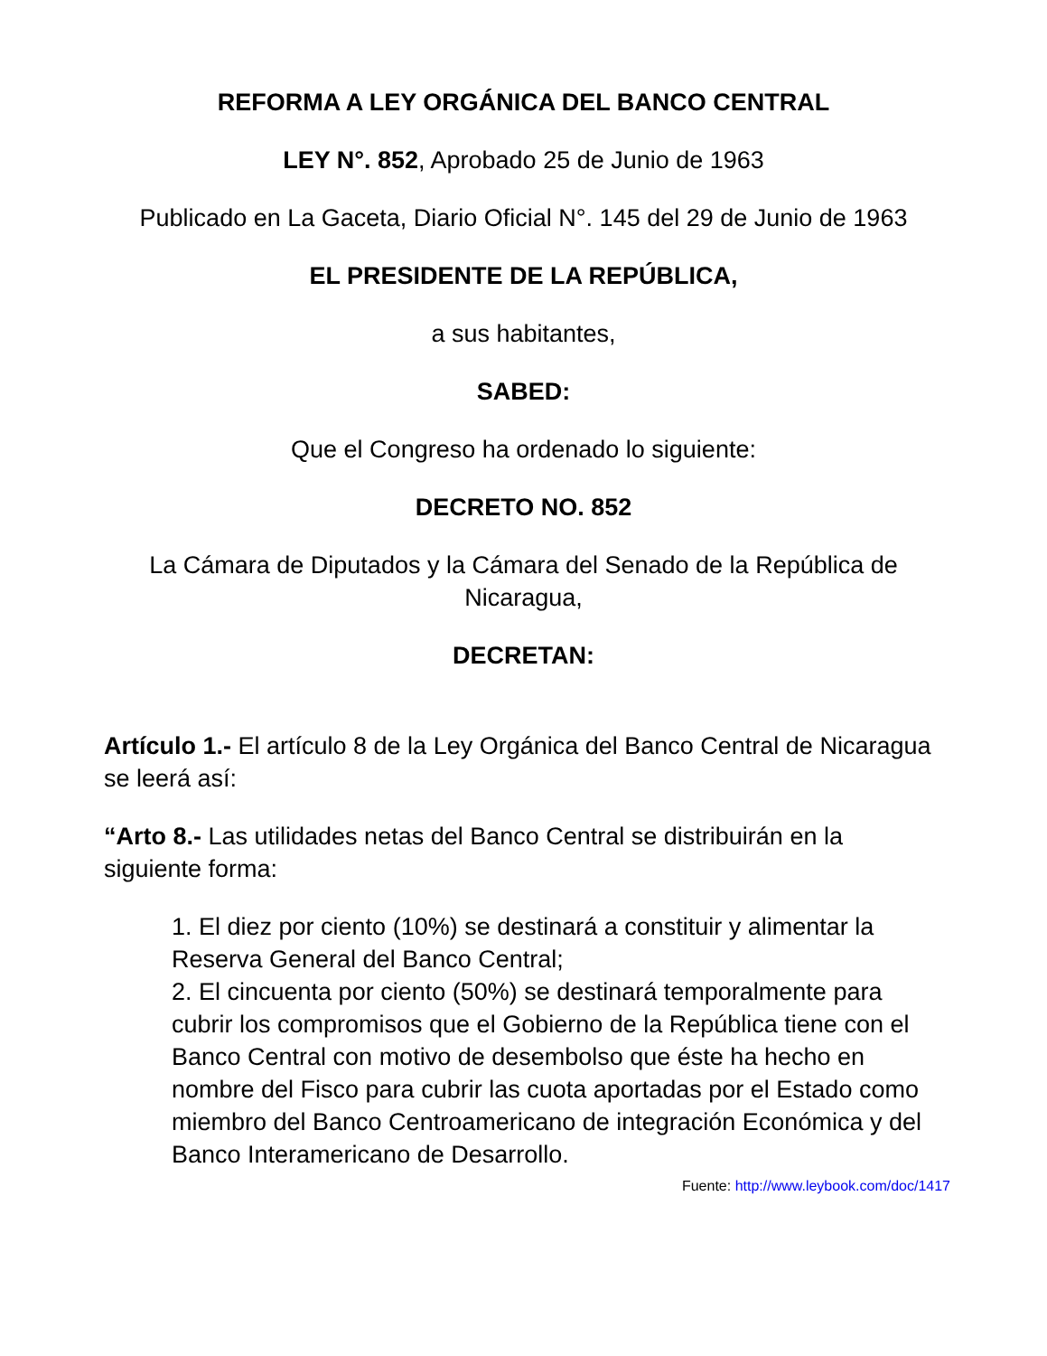REFORMA A LEY ORGÁNICA DEL BANCO CENTRAL
LEY N°. 852, Aprobado 25 de Junio de 1963
Publicado en La Gaceta, Diario Oficial N°. 145 del 29 de Junio de 1963
EL PRESIDENTE DE LA REPÚBLICA,
a sus habitantes,
SABED:
Que el Congreso ha ordenado lo siguiente:
DECRETO NO. 852
La Cámara de Diputados y la Cámara del Senado de la República de Nicaragua,
DECRETAN:
Artículo 1.- El artículo 8 de la Ley Orgánica del Banco Central de Nicaragua se leerá así:
“Arto 8.- Las utilidades netas del Banco Central se distribuirán en la siguiente forma:
1. El diez por ciento (10%) se destinará a constituir y alimentar la Reserva General del Banco Central;
2. El cincuenta por ciento (50%) se destinará temporalmente para cubrir los compromisos que el Gobierno de la República tiene con el Banco Central con motivo de desembolso que éste ha hecho en nombre del Fisco para cubrir las cuota aportadas por el Estado como miembro del Banco Centroamericano de integración Económica y del Banco Interamericano de Desarrollo.
Fuente: http://www.leybook.com/doc/1417